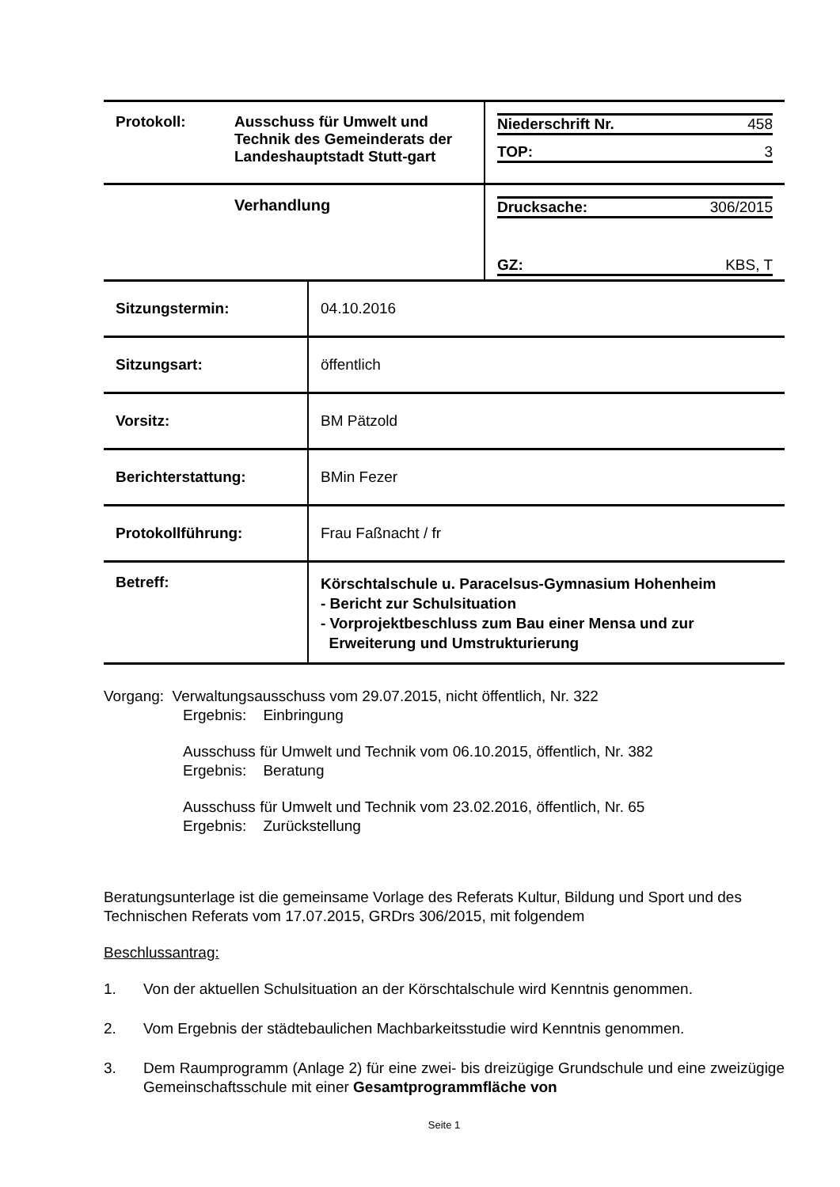| Protokoll: | Ausschuss für Umwelt und Technik des Gemeinderats der Landeshauptstadt Stutt-gart | / Niederschrift Nr. / 458 / / TOP: / 3 / |
| | Verhandlung | / Drucksache: / 306/2015 / / GZ: / KBS, T / |
| Sitzungstermin: | 04.10.2016 |
| Sitzungsart: | öffentlich |
| Vorsitz: | BM Pätzold |
| Berichterstattung: | BMin Fezer |
| Protokollführung: | Frau Faßnacht / fr |
| Betreff: | Körschtalschule u. Paracelsus-Gymnasium Hohenheim - Bericht zur Schulsituation - Vorprojektbeschluss zum Bau einer Mensa und zur Erweiterung und Umstrukturierung |
Vorgang: Verwaltungsausschuss vom 29.07.2015, nicht öffentlich, Nr. 322
Ergebnis: Einbringung
Ausschuss für Umwelt und Technik vom 06.10.2015, öffentlich, Nr. 382
Ergebnis: Beratung
Ausschuss für Umwelt und Technik vom 23.02.2016, öffentlich, Nr. 65
Ergebnis: Zurückstellung
Beratungsunterlage ist die gemeinsame Vorlage des Referats Kultur, Bildung und Sport und des Technischen Referats vom 17.07.2015, GRDrs 306/2015, mit folgendem
Beschlussantrag:
1. Von der aktuellen Schulsituation an der Körschtalschule wird Kenntnis genommen.
2. Vom Ergebnis der städtebaulichen Machbarkeitsstudie wird Kenntnis genommen.
3. Dem Raumprogramm (Anlage 2) für eine zwei- bis dreizügige Grundschule und eine zweizügige Gemeinschaftsschule mit einer Gesamtprogrammfläche von
Seite 1